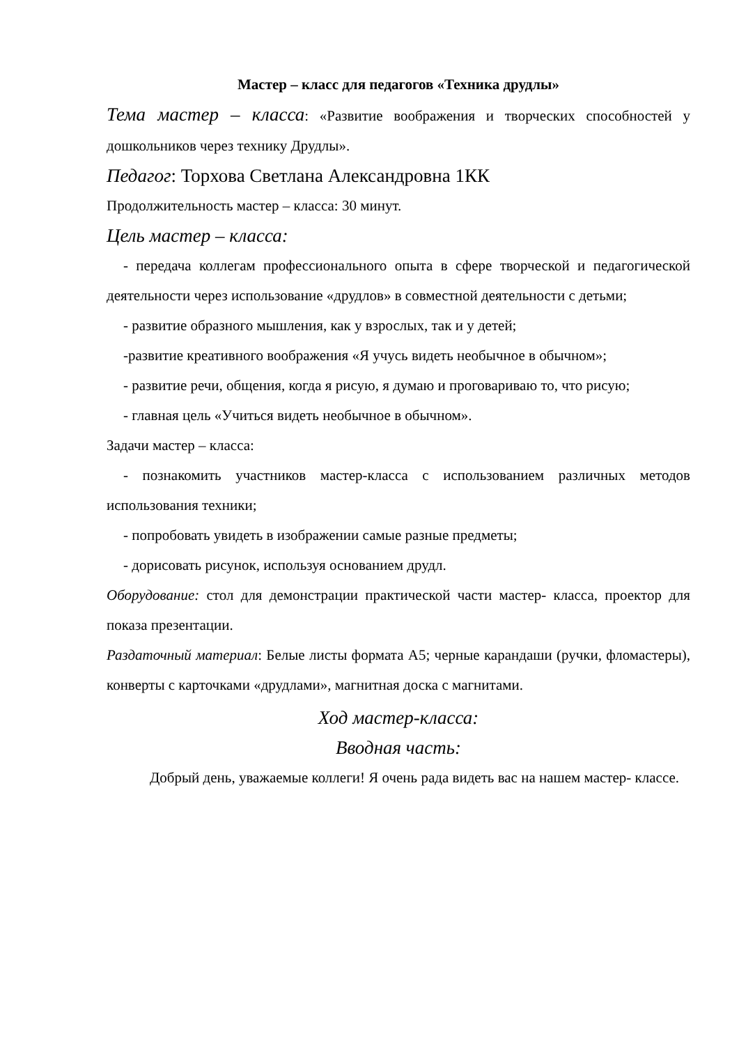Мастер – класс для педагогов «Техника друдлы»
Тема мастер – класса: «Развитие воображения и творческих способностей у дошкольников через технику Друдлы».
Педагог: Торхова Светлана Александровна 1КК
Продолжительность мастер – класса: 30 минут.
Цель мастер – класса:
- передача коллегам профессионального опыта в сфере творческой и педагогической деятельности через использование «друдлов» в совместной деятельности с детьми;
- развитие образного мышления, как у взрослых, так и у детей;
-развитие креативного воображения «Я учусь видеть необычное в обычном»;
- развитие речи, общения, когда я рисую, я думаю и проговариваю то, что рисую;
- главная цель «Учиться видеть необычное в обычном».
Задачи мастер – класса:
- познакомить участников мастер-класса с использованием различных методов использования техники;
- попробовать увидеть в изображении самые разные предметы;
- дорисовать рисунок, используя основанием друдл.
Оборудование: стол для демонстрации практической части мастер- класса, проектор для показа презентации.
Раздаточный материал: Белые листы формата А5; черные карандаши (ручки, фломастеры), конверты с карточками «друдлами», магнитная доска с магнитами.
Ход мастер-класса:
Вводная часть:
Добрый день, уважаемые коллеги! Я очень рада видеть вас на нашем мастер- классе.